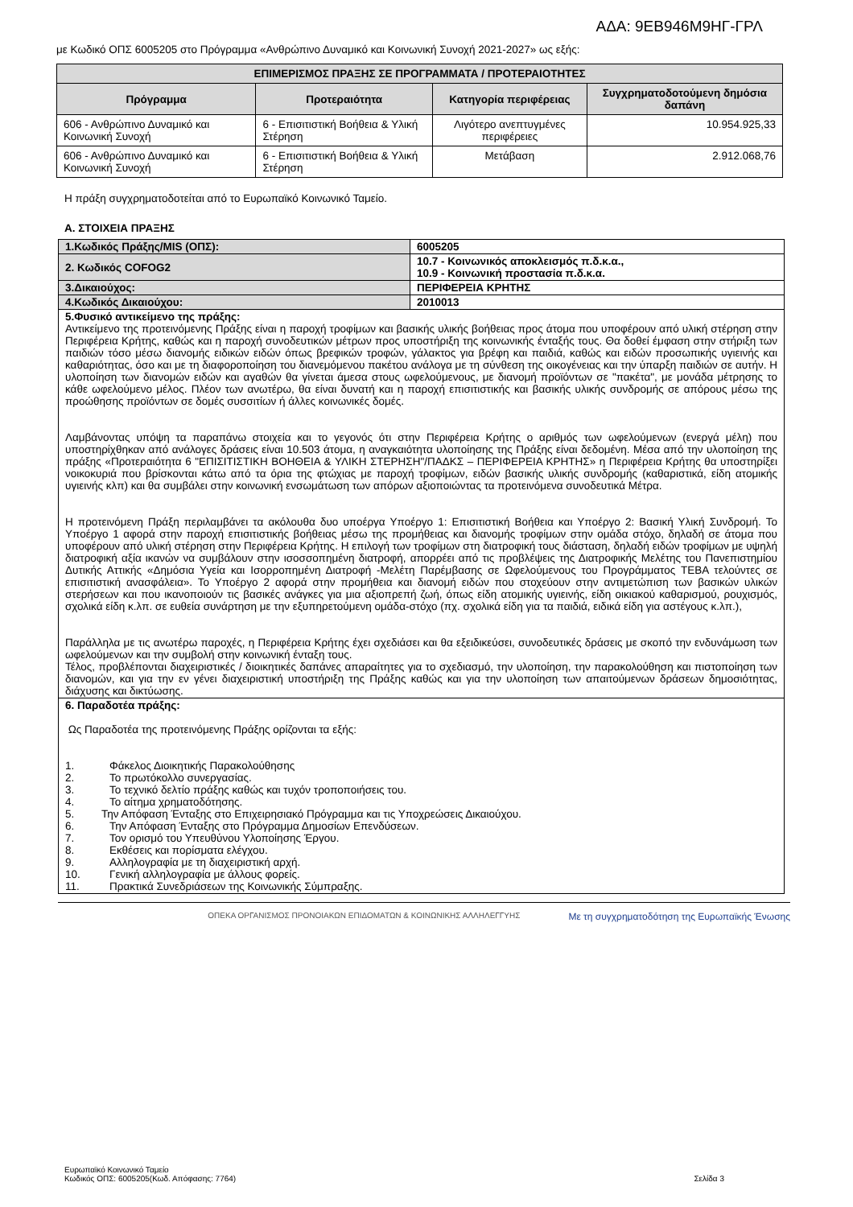ΑΔΑ: 9ΕΒ946Μ9ΗΓ-ΓΡΛ
με Κωδικό ΟΠΣ 6005205 στο Πρόγραμμα «Ανθρώπινο Δυναμικό και Κοινωνική Συνοχή 2021-2027» ως εξής:
| ΕΠΙΜΕΡΙΣΜΟΣ ΠΡΑΞΗΣ ΣΕ ΠΡΟΓΡΑΜΜΑΤΑ / ΠΡΟΤΕΡΑΙΟΤΗΤΕΣ | | | |
| --- | --- | --- | --- |
| Πρόγραμμα | Προτεραιότητα | Κατηγορία περιφέρειας | Συγχρηματοδοτούμενη δημόσια δαπάνη |
| 606 - Ανθρώπινο Δυναμικό και Κοινωνική Συνοχή | 6 - Επισιτιστική Βοήθεια & Υλική Στέρηση | Λιγότερο ανεπτυγμένες περιφέρειες | 10.954.925,33 |
| 606 - Ανθρώπινο Δυναμικό και Κοινωνική Συνοχή | 6 - Επισιτιστική Βοήθεια & Υλική Στέρηση | Μετάβαση | 2.912.068,76 |
Η πράξη συγχρηματοδοτείται από το Ευρωπαϊκό Κοινωνικό Ταμείο.
Α. ΣΤΟΙΧΕΙΑ ΠΡΑΞΗΣ
| 1.Κωδικός Πράξης/MIS (ΟΠΣ): | 6005205 |
| 2. Κωδικός COFOG2 | 10.7 - Κοινωνικός αποκλεισμός π.δ.κ.α., 10.9 - Κοινωνική προστασία π.δ.κ.α. |
| 3.Δικαιούχος: | ΠΕΡΙΦΕΡΕΙΑ ΚΡΗΤΗΣ |
| 4.Κωδικός Δικαιούχου: | 2010013 |
| 5.Φυσικό αντικείμενο της πράξης: Αντικείμενο της προτεινόμενης Πράξης είναι η παροχή τροφίμων και βασικής υλικής βοήθειας προς άτομα που υποφέρουν από υλική στέρηση στην Περιφέρεια Κρήτης, καθώς και η παροχή συνοδευτικών μέτρων προς υποστήριξη της κοινωνικής ένταξής τους. Θα δοθεί έμφαση στην στήριξη των παιδιών τόσο μέσω διανομής ειδικών ειδών όπως βρεφικών τροφών, γάλακτος για βρέφη και παιδιά, καθώς και ειδών προσωπικής υγιεινής και καθαριότητας, όσο και με τη διαφοροποίηση του διανεμόμενου πακέτου ανάλογα με τη σύνθεση της οικογένειας και την ύπαρξη παιδιών σε αυτήν. Η υλοποίηση των διανομών ειδών και αγαθών θα γίνεται άμεσα στους ωφελούμενους, με διανομή προϊόντων σε "πακέτα", με μονάδα μέτρησης το κάθε ωφελούμενο μέλος. Πλέον των ανωτέρω, θα είναι δυνατή και η παροχή επισιτιστικής και βασικής υλικής συνδρομής σε απόρους μέσω της προώθησης προϊόντων σε δομές συσσιτίων ή άλλες κοινωνικές δομές. Λαμβάνοντας υπόψη τα παραπάνω στοιχεία και το γεγονός ότι στην Περιφέρεια Κρήτης ο αριθμός των ωφελούμενων (ενεργά μέλη) που υποστηρίχθηκαν από ανάλογες δράσεις είναι 10.503 άτομα, η αναγκαιότητα υλοποίησης της Πράξης είναι δεδομένη. Μέσα από την υλοποίηση της πράξης «Προτεραιότητα 6 "ΕΠΙΣΙΤΙΣΤΙΚΗ ΒΟΗΘΕΙΑ & ΥΛΙΚΗ ΣΤΕΡΗΣΗ"/ΠΑΔΚΣ – ΠΕΡΙΦΕΡΕΙΑ ΚΡΗΤΗΣ» η Περιφέρεια Κρήτης θα υποστηρίξει νοικοκυριά που βρίσκονται κάτω από τα όρια της φτώχιας με παροχή τροφίμων, ειδών βασικής υλικής συνδρομής (καθαριστικά, είδη ατομικής υγιεινής κλπ) και θα συμβάλει στην κοινωνική ενσωμάτωση των απόρων αξιοποιώντας τα προτεινόμενα συνοδευτικά Μέτρα. Η προτεινόμενη Πράξη περιλαμβάνει τα ακόλουθα δυο υποέργα Υποέργο 1: Επισιτιστική Βοήθεια και Υποέργο 2: Βασική Υλική Συνδρομή. Το Υποέργο 1 αφορά στην παροχή επισιτιστικής βοήθειας μέσω της προμήθειας και διανομής τροφίμων στην ομάδα στόχο, δηλαδή σε άτομα που υποφέρουν από υλική στέρηση στην Περιφέρεια Κρήτης. Η επιλογή των τροφίμων στη διατροφική τους διάσταση, δηλαδή ειδών τροφίμων με υψηλή διατροφική αξία ικανών να συμβάλουν στην ισοσσοπημένη διατροφή, απορρέει από τις προβλέψεις της Διατροφικής Μελέτης του Πανεπιστημίου Δυτικής Αττικής «Δημόσια Υγεία και Ισορροπημένη Διατροφή -Μελέτη Παρέμβασης σε Ωφελούμενους του Προγράμματος ΤΕΒΑ τελούντες σε επισιτιστική ανασφάλεια». Το Υποέργο 2 αφορά στην προμήθεια και διανομή ειδών που στοχεύουν στην αντιμετώπιση των βασικών υλικών στερήσεων και που ικανοποιούν τις βασικές ανάγκες για μια αξιοπρεπή ζωή, όπως είδη ατομικής υγιεινής, είδη οικιακού καθαρισμού, ρουχισμός, σχολικά είδη κ.λπ. σε ευθεία συνάρτηση με την εξυπηρετούμενη ομάδα-στόχο (πχ. σχολικά είδη για τα παιδιά, ειδικά είδη για αστέγους κ.λπ.), Παράλληλα με τις ανωτέρω παροχές, η Περιφέρεια Κρήτης έχει σχεδιάσει και θα εξειδικεύσει, συνοδευτικές δράσεις με σκοπό την ενδυνάμωση των ωφελούμενων και την συμβολή στην κοινωνική ένταξη τους. Τέλος, προβλέπονται διαχειριστικές / διοικητικές δαπάνες απαραίτητες για το σχεδιασμό, την υλοποίηση, την παρακολούθηση και πιστοποίηση των διανομών, και για την εν γένει διαχειριστική υποστήριξη της Πράξης καθώς και για την υλοποίηση των απαιτούμενων δράσεων δημοσιότητας, διάχυσης και δικτύωσης. | |
| 6. Παραδοτέα πράξης: Ως Παραδοτέα της προτεινόμενης Πράξης ορίζονται τα εξής: 1. Φάκελος Διοικητικής Παρακολούθησης 2. Το πρωτόκολλο συνεργασίας. 3. Το τεχνικό δελτίο πράξης καθώς και τυχόν τροποποιήσεις του. 4. Το αίτημα χρηματοδότησης. 5. Την Απόφαση Ένταξης στο Επιχειρησιακό Πρόγραμμα και τις Υποχρεώσεις Δικαιούχου. 6. Την Απόφαση Ένταξης στο Πρόγραμμα Δημοσίων Επενδύσεων. 7. Τον ορισμό του Υπευθύνου Υλοποίησης Έργου. 8. Εκθέσεις και πορίσματα ελέγχου. 9. Αλληλογραφία με τη διαχειριστική αρχή. 10. Γενική αλληλογραφία με άλλους φορείς. 11. Πρακτικά Συνεδριάσεων της Κοινωνικής Σύμπραξης. | |
ΟΠΕΚΑ ΟΡΓΑΝΙΣΜΟΣ ΠΡΟΝΟΙΑΚΩΝ ΕΠΙΔΟΜΑΤΩΝ & ΚΟΙΝΩΝΙΚΗΣ ΑΛΛΗΛΕΓΓΥΗΣ
Με τη συγχρηματοδότηση της Ευρωπαϊκής Ένωσης
Ευρωπαϊκό Κοινωνικό Ταμείο
Κωδικός ΟΠΣ: 6005205(Κωδ. Απόφασης: 7764) Σελίδα 3